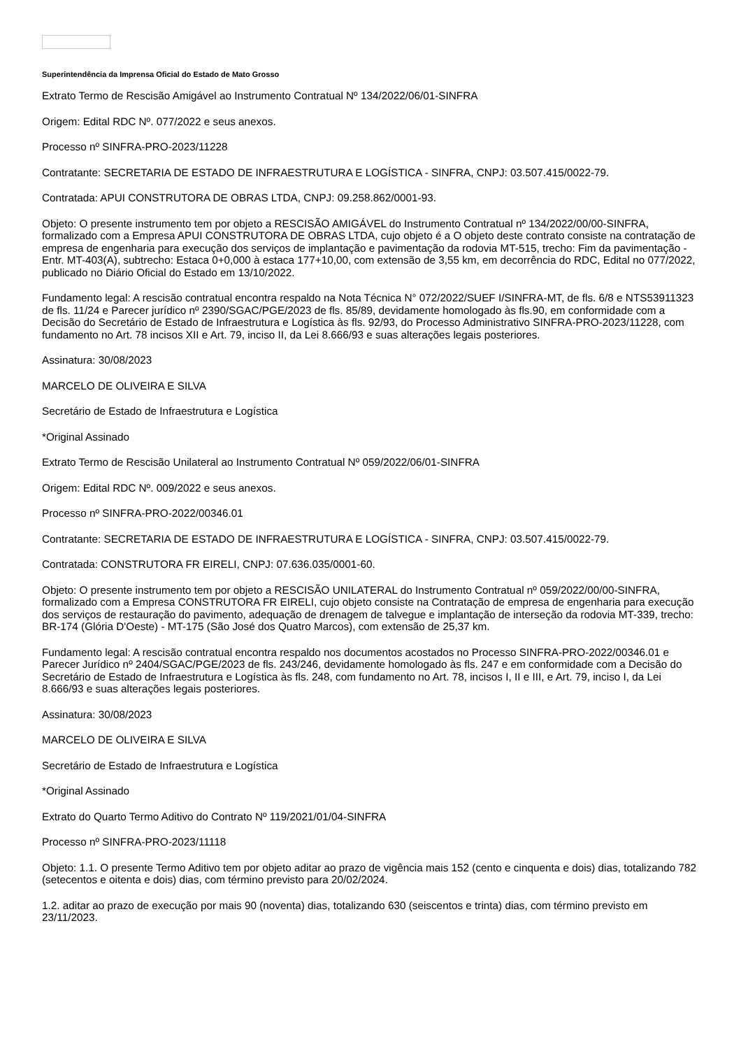Superintendência da Imprensa Oficial do Estado de Mato Grosso
Extrato Termo de Rescisão Amigável ao Instrumento Contratual Nº 134/2022/06/01-SINFRA
Origem: Edital RDC Nº. 077/2022 e seus anexos.
Processo nº SINFRA-PRO-2023/11228
Contratante: SECRETARIA DE ESTADO DE INFRAESTRUTURA E LOGÍSTICA - SINFRA, CNPJ: 03.507.415/0022-79.
Contratada: APUI CONSTRUTORA DE OBRAS LTDA, CNPJ: 09.258.862/0001-93.
Objeto: O presente instrumento tem por objeto a RESCISÃO AMIGÁVEL do Instrumento Contratual nº 134/2022/00/00-SINFRA, formalizado com a Empresa APUI CONSTRUTORA DE OBRAS LTDA, cujo objeto é a O objeto deste contrato consiste na contratação de empresa de engenharia para execução dos serviços de implantação e pavimentação da rodovia MT-515, trecho: Fim da pavimentação - Entr. MT-403(A), subtrecho: Estaca 0+0,000 à estaca 177+10,00, com extensão de 3,55 km, em decorrência do RDC, Edital no 077/2022, publicado no Diário Oficial do Estado em 13/10/2022.
Fundamento legal: A rescisão contratual encontra respaldo na Nota Técnica N° 072/2022/SUEF I/SINFRA-MT, de fls. 6/8 e NTS53911323 de fls. 11/24 e Parecer jurídico nº 2390/SGAC/PGE/2023 de fls. 85/89, devidamente homologado às fls.90, em conformidade com a Decisão do Secretário de Estado de Infraestrutura e Logística às fls. 92/93, do Processo Administrativo SINFRA-PRO-2023/11228, com fundamento no Art. 78 incisos XII e Art. 79, inciso II, da Lei 8.666/93 e suas alterações legais posteriores.
Assinatura: 30/08/2023
MARCELO DE OLIVEIRA E SILVA
Secretário de Estado de Infraestrutura e Logística
*Original Assinado
Extrato Termo de Rescisão Unilateral ao Instrumento Contratual Nº 059/2022/06/01-SINFRA
Origem: Edital RDC Nº. 009/2022 e seus anexos.
Processo nº SINFRA-PRO-2022/00346.01
Contratante: SECRETARIA DE ESTADO DE INFRAESTRUTURA E LOGÍSTICA - SINFRA, CNPJ: 03.507.415/0022-79.
Contratada: CONSTRUTORA FR EIRELI, CNPJ: 07.636.035/0001-60.
Objeto: O presente instrumento tem por objeto a RESCISÃO UNILATERAL do Instrumento Contratual nº 059/2022/00/00-SINFRA, formalizado com a Empresa CONSTRUTORA FR EIRELI, cujo objeto consiste na Contratação de empresa de engenharia para execução dos serviços de restauração do pavimento, adequação de drenagem de talvegue e implantação de interseção da rodovia MT-339, trecho: BR-174 (Glória D'Oeste) - MT-175 (São José dos Quatro Marcos), com extensão de 25,37 km.
Fundamento legal: A rescisão contratual encontra respaldo nos documentos acostados no Processo SINFRA-PRO-2022/00346.01 e Parecer Jurídico nº 2404/SGAC/PGE/2023 de fls. 243/246, devidamente homologado às fls. 247 e em conformidade com a Decisão do Secretário de Estado de Infraestrutura e Logística às fls. 248, com fundamento no Art. 78, incisos I, II e III, e Art. 79, inciso I, da Lei 8.666/93 e suas alterações legais posteriores.
Assinatura: 30/08/2023
MARCELO DE OLIVEIRA E SILVA
Secretário de Estado de Infraestrutura e Logística
*Original Assinado
Extrato do Quarto Termo Aditivo do Contrato Nº 119/2021/01/04-SINFRA
Processo nº SINFRA-PRO-2023/11118
Objeto: 1.1. O presente Termo Aditivo tem por objeto aditar ao prazo de vigência mais 152 (cento e cinquenta e dois) dias, totalizando 782 (setecentos e oitenta e dois) dias, com término previsto para 20/02/2024.
1.2. aditar ao prazo de execução por mais 90 (noventa) dias, totalizando 630 (seiscentos e trinta) dias, com término previsto em 23/11/2023.